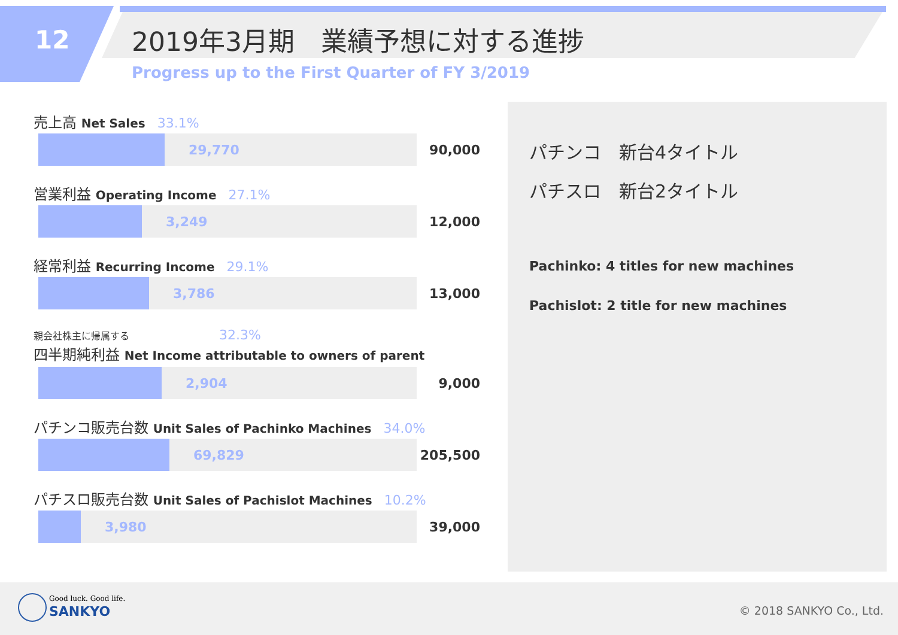12 2019年3月期　業績予想に対する進捗
Progress up to the First Quarter of FY 3/2019
売上高 Net Sales 33.1%
29,770
90,000
営業利益 Operating Income 27.1%
3,249
12,000
経常利益 Recurring Income 29.1%
3,786
13,000
親会社株主に帰属する 32.3%
四半期純利益 Net Income attributable to owners of parent
2,904
9,000
パチンコ販売台数 Unit Sales of Pachinko Machines 34.0%
69,829
205,500
パチスロ販売台数 Unit Sales of Pachislot Machines 10.2%
3,980
39,000
パチンコ　新台4タイトル
パチスロ　新台2タイトル
Pachinko: 4 titles for new machines
Pachislot: 2 title for new machines
Good luck. Good life.
SANKYO © 2018 SANKYO Co., Ltd.